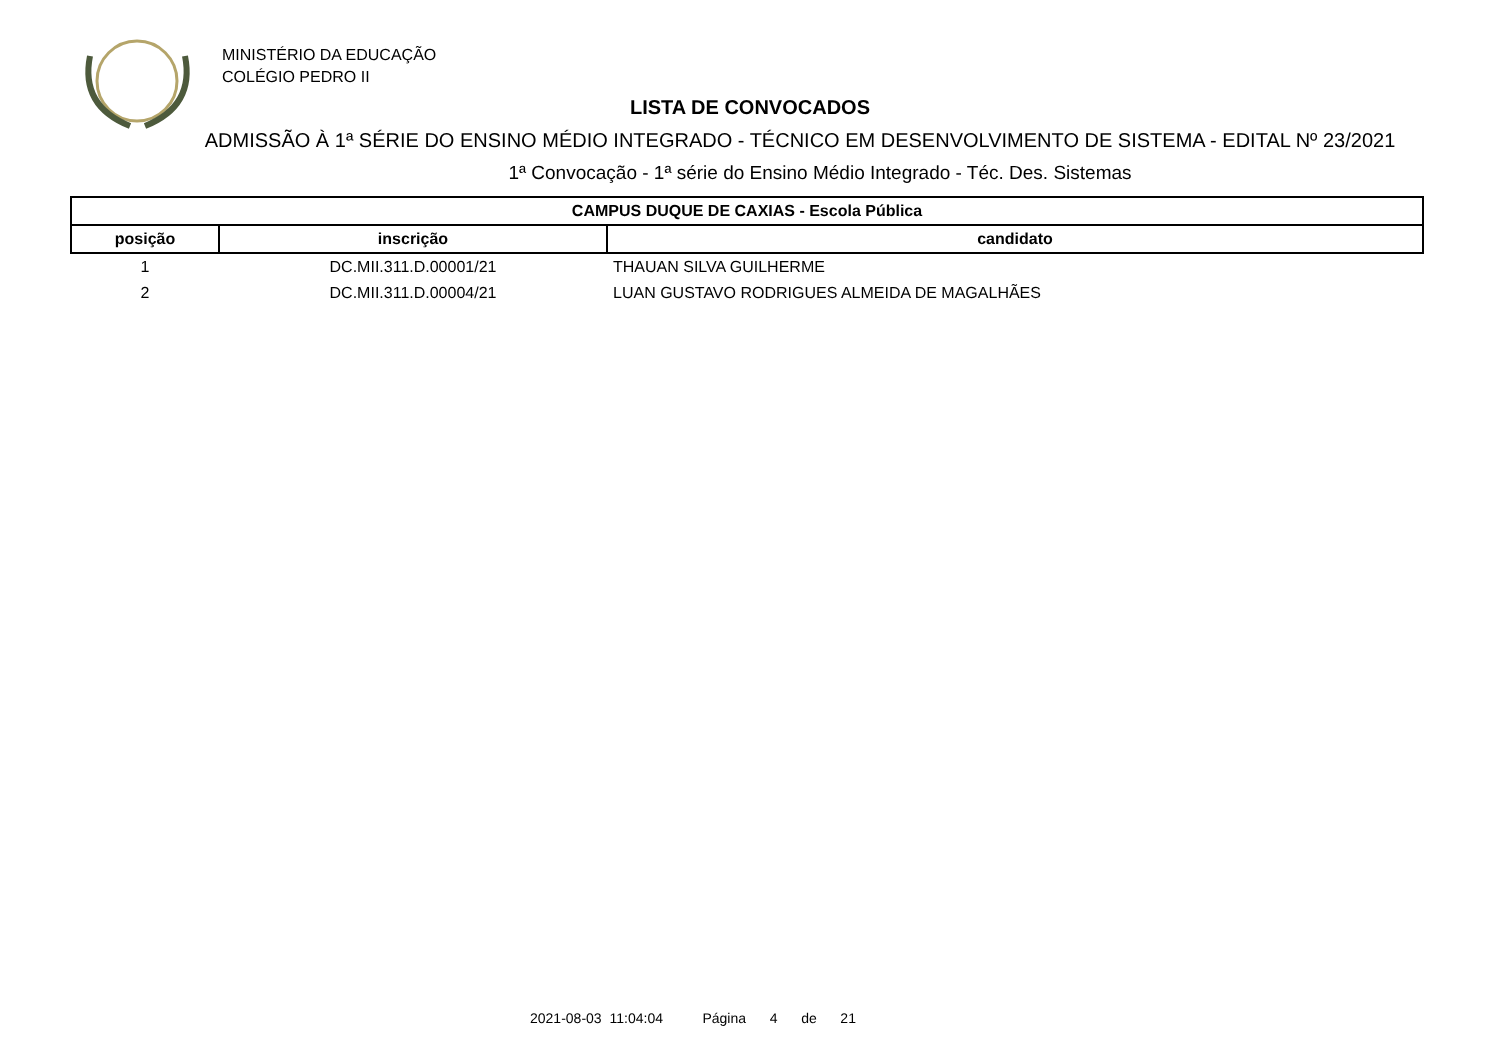MINISTÉRIO DA EDUCAÇÃO
COLÉGIO PEDRO II
LISTA DE CONVOCADOS
ADMISSÃO À 1ª SÉRIE DO ENSINO MÉDIO INTEGRADO - TÉCNICO EM DESENVOLVIMENTO DE SISTEMA - EDITAL Nº 23/2021
1ª Convocação - 1ª série do Ensino Médio Integrado - Téc. Des. Sistemas
| CAMPUS DUQUE DE CAXIAS - Escola Pública | | |
| --- | --- | --- |
| posição | inscrição | candidato |
| 1 | DC.MII.311.D.00001/21 | THAUAN SILVA GUILHERME |
| 2 | DC.MII.311.D.00004/21 | LUAN GUSTAVO RODRIGUES ALMEIDA DE MAGALHÃES |
2021-08-03 11:04:04 Página 4 de 21